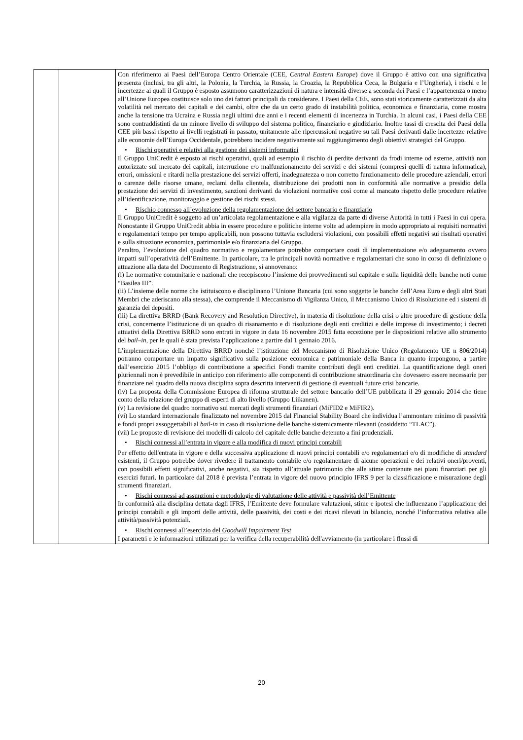| | | Con riferimento ai Paesi dell’Europa Centro Orientale (CEE, Central Eastern Europe ) dove il Gruppo è attivo con una significativa presenza (inclusi, tra gli altri, la Polonia, la Turchia, la Russia, la Croazia, la Repubblica Ceca, la Bulgaria e l’Ungheria), i rischi e le incertezze ai quali il Gruppo è esposto assumono caratterizzazioni di natura e intensità diverse a seconda dei Paesi e l’appartenenza o meno all’Unione Europea costituisce solo uno dei fattori principali da considerare. I Paesi della CEE, sono stati storicamente caratterizzati da alta volatilità nel mercato dei capitali e dei cambi, oltre che da un certo grado di instabilità politica, economica e finanziaria, come mostra anche la tensione tra Ucraina e Russia negli ultimi due anni e i recenti elementi di incertezza in Turchia. In alcuni casi, i Paesi della CEE sono contraddistinti da un minore livello di sviluppo del sistema politico, finanziario e giudiziario. Inoltre tassi di crescita dei Paesi della CEE più bassi rispetto ai livelli registrati in passato, unitamente alle ripercussioni negative su tali Paesi derivanti dalle incertezze relative alle economie dell’Europa Occidentale, potrebbero incidere negativamente sul raggiungimento degli obiettivi strategici del Gruppo. • Rischi operativi e relativi alla gestione dei sistemi informatici Il Gruppo UniCredit è esposto ai rischi operativi, quali ad esempio il rischio di perdite derivanti da frodi interne od esterne, attività non autorizzate sul mercato dei capitali, interruzione e/o malfunzionamento dei servizi e dei sistemi (compresi quelli di natura informatica), errori, omissioni e ritardi nella prestazione dei servizi offerti, inadeguatezza o non corretto funzionamento delle procedure aziendali, errori o carenze delle risorse umane, reclami della clientela, distribuzione dei prodotti non in conformità alle normative a presidio della prestazione dei servizi di investimento, sanzioni derivanti da violazioni normative così come al mancato rispetto delle procedure relative all’identificazione, monitoraggio e gestione dei rischi stessi. • Rischio connesso all’evoluzione della regolamentazione del settore bancario e finanziario Il Gruppo UniCredit è soggetto ad un’articolata regolamentazione e alla vigilanza da parte di diverse Autorità in tutti i Paesi in cui opera. Nonostante il Gruppo UniCredit abbia in essere procedure e politiche interne volte ad adempiere in modo appropriato ai requisiti normativi e regolamentari tempo per tempo applicabili, non possono tuttavia escludersi violazioni, con possibili effetti negativi sui risultati operativi e sulla situazione economica, patrimoniale e/o finanziaria del Gruppo. Peraltro, l’evoluzione del quadro normativo e regolamentare potrebbe comportare costi di implementazione e/o adeguamento ovvero impatti sull’operatività dell’Emittente. In particolare, tra le principali novità normative e regolamentari che sono in corso di definizione o attuazione alla data del Documento di Registrazione, si annoverano: (i) Le normative comunitarie e nazionali che recepiscono l’insieme dei provvedimenti sul capitale e sulla liquidità delle banche noti come “Basilea III”. (ii) L’insieme delle norme che istituiscono e disciplinano l’Unione Bancaria (cui sono soggette le banche dell’Area Euro e degli altri Stati Membri che aderiscano alla stessa), che comprende il Meccanismo di Vigilanza Unico, il Meccanismo Unico di Risoluzione ed i sistemi di garanzia dei depositi. (iii) La direttiva BRRD (Bank Recovery and Resolution Directive), in materia di risoluzione della crisi o altre procedure di gestione della crisi, concernente l’istituzione di un quadro di risanamento e di risoluzione degli enti creditizi e delle imprese di investimento; i decreti attuativi della Direttiva BRRD sono entrati in vigore in data 16 novembre 2015 fatta eccezione per le disposizioni relative allo strumento del bail–in , per le quali è stata prevista l’applicazione a partire dal 1 gennaio 2016. L’implementazione della Direttiva BRRD nonché l’istituzione del Meccanismo di Risoluzione Unico (Regolamento UE n 806/2014) potranno comportare un impatto significativo sulla posizione economica e patrimoniale della Banca in quanto impongono, a partire dall’esercizio 2015 l’obbligo di contribuzione a specifici Fondi tramite contributi degli enti creditizi. La quantificazione degli oneri pluriennali non è prevedibile in anticipo con riferimento alle componenti di contribuzione straordinaria che dovessero essere necessarie per finanziare nel quadro della nuova disciplina sopra descritta interventi di gestione di eventuali future crisi bancarie. (iv) La proposta della Commissione Europea di riforma strutturale del settore bancario dell’UE pubblicata il 29 gennaio 2014 che tiene conto della relazione del gruppo di esperti di alto livello (Gruppo Liikanen). (v) La revisione del quadro normativo sui mercati degli strumenti finanziari (MiFID2 e MiFIR2). (vi) Lo standard internazionale finalizzato nel novembre 2015 dal Financial Stability Board che individua l’ammontare minimo di passività e fondi propri assoggettabili al bail-in in caso di risoluzione delle banche sistemicamente rilevanti (cosiddetto “TLAC”). (vii) Le proposte di revisione dei modelli di calcolo del capitale delle banche detenuto a fini prudenziali. • Rischi connessi all’entrata in vigore e alla modifica di nuovi principi contabili Per effetto dell'entrata in vigore e della successiva applicazione di nuovi principi contabili e/o regolamentari e/o di modifiche di standard esistenti, il Gruppo potrebbe dover rivedere il trattamento contabile e/o regolamentare di alcune operazioni e dei relativi oneri/proventi, con possibili effetti significativi, anche negativi, sia rispetto all’attuale patrimonio che alle stime contenute nei piani finanziari per gli esercizi futuri. In particolare dal 2018 è prevista l’entrata in vigore del nuovo principio IFRS 9 per la classificazione e misurazione degli strumenti finanziari. • Rischi connessi ad assunzioni e metodologie di valutazione delle attività e passività dell’Emittente In conformità alla disciplina dettata dagli IFRS, l’Emittente deve formulare valutazioni, stime e ipotesi che influenzano l’applicazione dei principi contabili e gli importi delle attività, delle passività, dei costi e dei ricavi rilevati in bilancio, nonché l’informativa relativa alle attività/passività potenziali. • Rischi connessi all’esercizio del Goodwill Impairment Test I parametri e le informazioni utilizzati per la verifica della recuperabilità dell'avviamento (in particolare i flussi di |
20